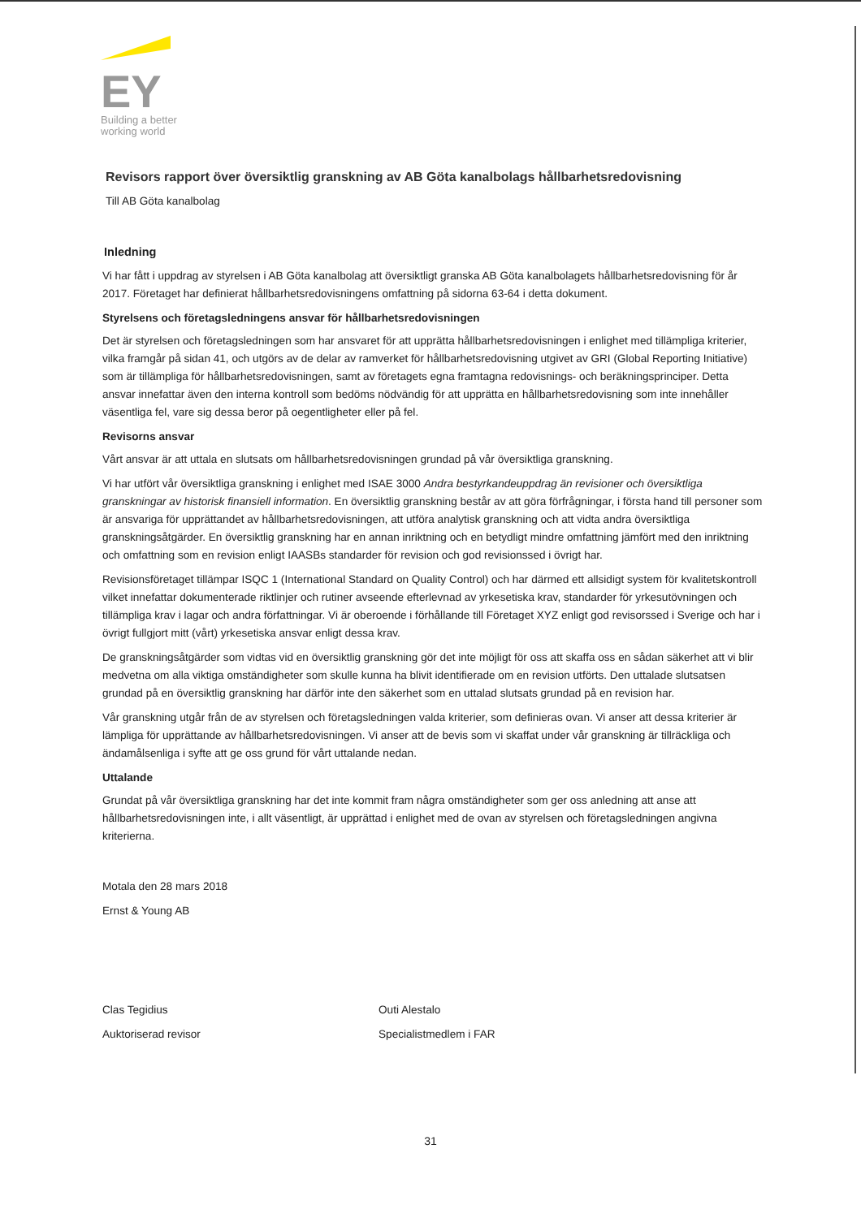EY
Building a better
working world
Revisors rapport över översiktlig granskning av AB Göta kanalbolags hållbarhetsredovisning
Till AB Göta kanalbolag
Inledning
Vi har fått i uppdrag av styrelsen i AB Göta kanalbolag att översiktligt granska AB Göta kanalbolagets hållbarhetsredovisning för år 2017. Företaget har definierat hållbarhetsredovisningens omfattning på sidorna 63-64 i detta dokument.
Styrelsens och företagsledningens ansvar för hållbarhetsredovisningen
Det är styrelsen och företagsledningen som har ansvaret för att upprätta hållbarhetsredovisningen i enlighet med tillämpliga kriterier, vilka framgår på sidan 41, och utgörs av de delar av ramverket för hållbarhetsredovisning utgivet av GRI (Global Reporting Initiative) som är tillämpliga för hållbarhetsredovisningen, samt av företagets egna framtagna redovisnings- och beräkningsprinciper. Detta ansvar innefattar även den interna kontroll som bedöms nödvändig för att upprätta en hållbarhetsredovisning som inte innehåller väsentliga fel, vare sig dessa beror på oegentligheter eller på fel.
Revisorns ansvar
Vårt ansvar är att uttala en slutsats om hållbarhetsredovisningen grundad på vår översiktliga granskning.
Vi har utfört vår översiktliga granskning i enlighet med ISAE 3000 Andra bestyrkandeuppdrag än revisioner och översiktliga granskningar av historisk finansiell information. En översiktlig granskning består av att göra förfrågningar, i första hand till personer som är ansvariga för upprättandet av hållbarhetsredovisningen, att utföra analytisk granskning och att vidta andra översiktliga granskningsåtgärder. En översiktlig granskning har en annan inriktning och en betydligt mindre omfattning jämfört med den inriktning och omfattning som en revision enligt IAASBs standarder för revision och god revisionssed i övrigt har.
Revisionsföretaget tillämpar ISQC 1 (International Standard on Quality Control) och har därmed ett allsidigt system för kvalitetskontroll vilket innefattar dokumenterade riktlinjer och rutiner avseende efterlevnad av yrkesetiska krav, standarder för yrkesutövningen och tillämpliga krav i lagar och andra författningar. Vi är oberoende i förhållande till Företaget XYZ enligt god revisorssed i Sverige och har i övrigt fullgjort mitt (vårt) yrkesetiska ansvar enligt dessa krav.
De granskningsåtgärder som vidtas vid en översiktlig granskning gör det inte möjligt för oss att skaffa oss en sådan säkerhet att vi blir medvetna om alla viktiga omständigheter som skulle kunna ha blivit identifierade om en revision utförts. Den uttalade slutsatsen grundad på en översiktlig granskning har därför inte den säkerhet som en uttalad slutsats grundad på en revision har.
Vår granskning utgår från de av styrelsen och företagsledningen valda kriterier, som definieras ovan. Vi anser att dessa kriterier är lämpliga för upprättande av hållbarhetsredovisningen. Vi anser att de bevis som vi skaffat under vår granskning är tillräckliga och ändamålsenliga i syfte att ge oss grund för vårt uttalande nedan.
Uttalande
Grundat på vår översiktliga granskning har det inte kommit fram några omständigheter som ger oss anledning att anse att hållbarhetsredovisningen inte, i allt väsentligt, är upprättad i enlighet med de ovan av styrelsen och företagsledningen angivna kriterierna.
Motala den 28 mars 2018
Ernst & Young AB
Clas Tegidius
Auktoriserad revisor
Outi Alestalo
Specialistmedlem i FAR
31